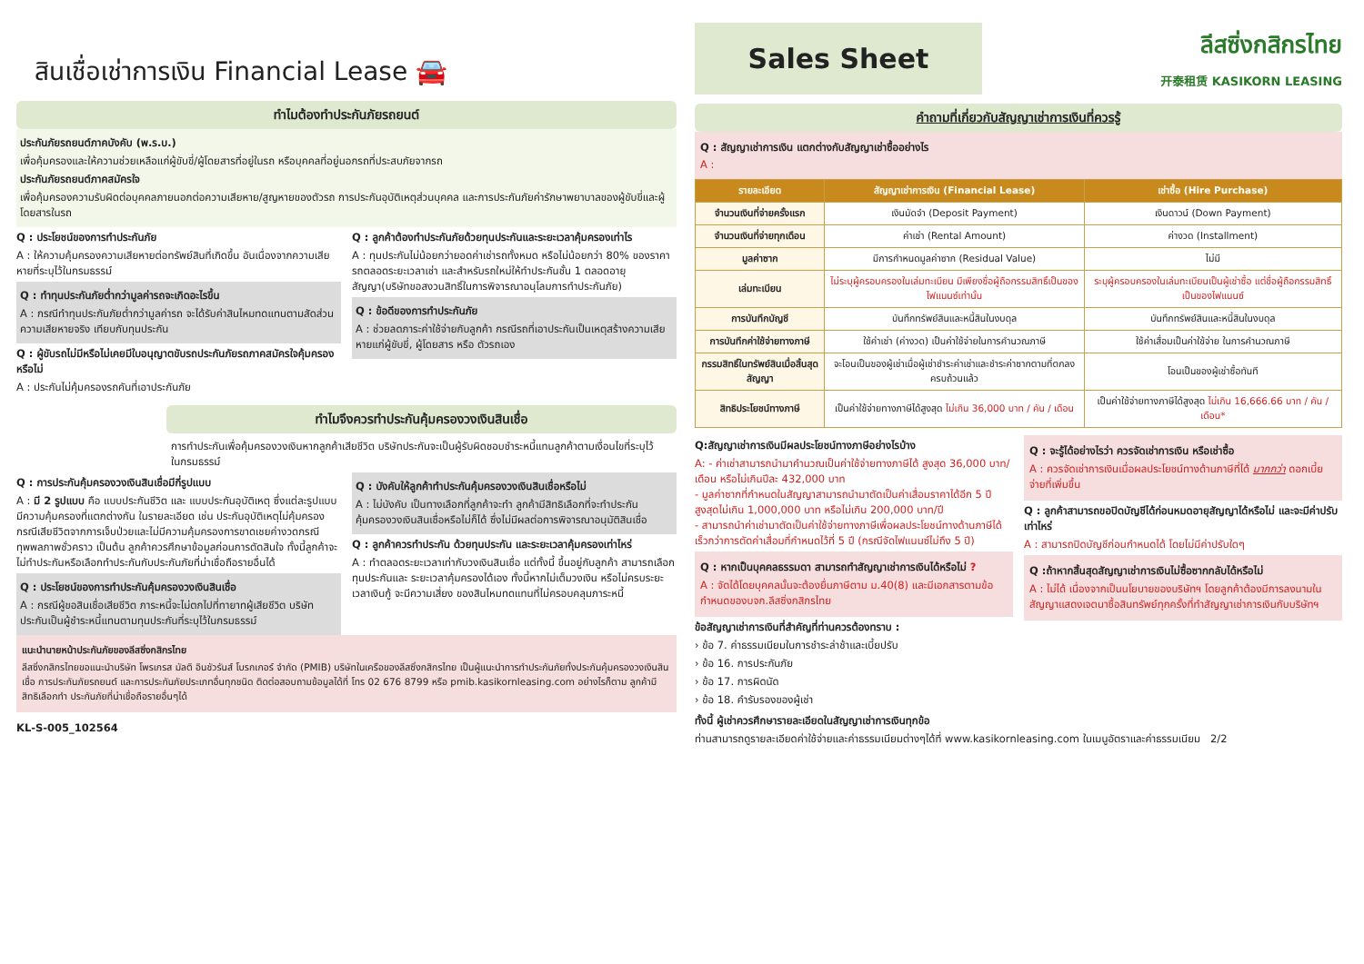สินเชื่อเช่าการเงิน Financial Lease 🚘
ทำไมต้องทำประกันภัยรถยนต์
ประกันภัยรถยนต์ภาคบังคับ (พ.ร.บ.)
เพื่อคุ้มครองและให้ความช่วยเหลือแก่ผู้ขับขี่/ผู้โดยสารที่อยู่ในรถ หรือบุคคลที่อยู่นอกรถที่ประสบภัยจากรถ
ประกันภัยรถยนต์ภาคสมัครใจ
เพื่อคุ้มครองความรับผิดต่อบุคคลภายนอกต่อความเสียหาย/สูญหายของตัวรถ การประกันอุบัติเหตุส่วนบุคคล และการประกันภัยค่ารักษาพยาบาลของผู้ขับขี่และผู้โดยสารในรถ
Q : ประโยชน์ของการทำประกันภัย
A : ให้ความคุ้มครองความเสียหายต่อทรัพย์สินที่เกิดขึ้น อันเนื่องจากความเสียหายที่ระบุไว้ในกรมธรรม์
Q : ทำทุนประกันภัยต่ำกว่ามูลค่ารถจะเกิดอะไรขึ้น
A : กรณีทำทุนประกันภัยต่ำกว่ามูลค่ารถ จะได้รับค่าสินไหมทดแทนตามสัดส่วนความเสียหายจริง เทียบกับทุนประกัน
Q : ผู้ขับรถไม่มีหรือไม่เคยมีใบอนุญาตขับรถประกันภัยรถภาคสมัครใจคุ้มครองหรือไม่
A : ประกันไม่คุ้มครองรถคันที่เอาประกันภัย
Q : ลูกค้าต้องทำประกันภัยด้วยทุนประกันและระยะเวลาคุ้มครองเท่าไร
A : ทุนประกันไม่น้อยกว่ายอดค่าเช่ารถทั้งหมด หรือไม่น้อยกว่า 80% ของราคารถตลอดระยะเวลาเช่า และสำหรับรถใหม่ให้ทำประกันชั้น 1 ตลอดอายุสัญญา(บริษัทขอสงวนสิทธิ์ในการพิจารณาอนุโลมการทำประกันภัย)
Q : ข้อดีของการทำประกันภัย
A : ช่วยลดภาระค่าใช้จ่ายกับลูกค้า กรณีรถที่เอาประกันเป็นเหตุสร้างความเสียหายแก่ผู้ขับขี่, ผู้โดยสาร หรือ ตัวรถเอง
ทำไมจึงควรทำประกันคุ้มครองวงเงินสินเชื่อ
การทำประกันเพื่อคุ้มครองวงเงินหากลูกค้าเสียชีวิต บริษัทประกันจะเป็นผู้รับผิดชอบชำระหนี้แทนลูกค้าตามเงื่อนไขที่ระบุไว้ในกรมธรรม์
Q : การประกันคุ้มครองวงเงินสินเชื่อมีกี่รูปแบบ
A : มี 2 รูปแบบ คือ แบบประกันชีวิต และ แบบประกันอุบัติเหตุ ซึ่งแต่ละรูปแบบมีความคุ้มครองที่แตกต่างกัน ในรายละเอียด เช่น ประกันอุบัติเหตุไม่คุ้มครองกรณีเสียชีวิตจากการเจ็บป่วยและไม่มีความคุ้มครองการขาดเชยค่างวดกรณีทุพพลภาพชั่วคราว เป็นต้น ลูกค้าควรศึกษาข้อมูลก่อนการตัดสินใจ ทั้งนี้ลูกค้าจะไม่ทำประกันหรือเลือกทำประกันกับประกันภัยที่น่าเชื่อถือรายอื่นได้
Q : ประโยชน์ของการทำประกันคุ้มครองวงเงินสินเชื่อ
A : กรณีผู้ขอสินเชื่อเสียชีวิต ภาระหนี้จะไม่ตกไปที่ทายาทผู้เสียชีวิต บริษัทประกันเป็นผู้ชำระหนี้แทนตามทุนประกันที่ระบุไว้ในกรมธรรม์
Q : บังคับให้ลูกค้าทำประกันคุ้มครองวงเงินสินเชื่อหรือไม่
A : ไม่บังคับ เป็นทางเลือกที่ลูกค้าจะทำ ลูกค้ามีสิทธิเลือกที่จะทำประกันคุ้มครองวงเงินสินเชื่อหรือไม่ก็ได้ ซึ่งไม่มีผลต่อการพิจารณาอนุมัติสินเชื่อ
Q : ลูกค้าควรทำประกัน ด้วยทุนประกัน และระยะเวลาคุ้มครองเท่าไหร่
A : ทำตลอดระยะเวลาเท่ากับวงเงินสินเชื่อ แต่ทั้งนี้ ขึ้นอยู่กับลูกค้า สามารถเลือกทุนประกันและ ระยะเวลาคุ้มครองได้เอง ทั้งนี้หากไม่เต็มวงเงิน หรือไม่ครบระยะเวลาเงินกู้ จะมีความเสี่ยง ของสินไหมทดแทนที่ไม่ครอบคลุมภาระหนี้
แนะนำนายหน้าประกันภัยของลีสซิ่งกสิกรไทย
ลีสซิ่งกสิกรไทยขอแนะนำบริษัท โพรเกรส มัลติ อินชัวรันส์ โบรกเกอร์ จำกัด (PMIB) บริษัทในเครือของลีสซิ่งกสิกรไทย เป็นผู้แนะนำการทำประกันภัยทั้งประกันคุ้มครองวงเงินสินเชื่อ การประกันภัยรถยนต์ และการประกันภัยประเภทอื่นทุกชนิด ติดต่อสอบถามข้อมูลได้ที่ โทร 02 676 8799 หรือ pmib.kasikornleasing.com อย่างไรก็ตาม ลูกค้ามีสิทธิเลือกทำ ประกันภัยที่น่าเชื่อถือรายอื่นๆได้
KL-S-005_102564
Sales Sheet
ลีสซิ่งกสิกรไทย
开泰租赁 KASIKORN LEASING
คำถามที่เกี่ยวกับสัญญาเช่าการเงินที่ควรรู้
Q : สัญญาเช่าการเงิน แตกต่างกับสัญญาเช่าซื้ออย่างไร
A :
| รายละเอียด | สัญญาเช่าการเงิน (Financial Lease) | เช่าซื้อ (Hire Purchase) |
| --- | --- | --- |
| จำนวนเงินที่จ่ายครั้งแรก | เงินมัดจำ (Deposit Payment) | เงินดาวน์ (Down Payment) |
| จำนวนเงินที่จ่ายทุกเดือน | ค่าเช่า (Rental Amount) | ค่างวด (Installment) |
| มูลค่าซาก | มีการกำหนดมูลค่าซาก (Residual Value) | ไม่มี |
| เล่มทะเบียน | ไม่ระบุผู้ครอบครองในเล่มทะเบียน มีเพียงชื่อผู้ถือกรรมสิทธิ์เป็นของไฟแนนซ์เท่านั้น | ระบุผู้ครอบครองในเล่มทะเบียนเป็นผู้เช่าซื้อ แต่ชื่อผู้ถือกรรมสิทธิ์เป็นของไฟแนนซ์ |
| การบันทึกบัญชี | บันทึกทรัพย์สินและหนี้สินในงบดุล | บันทึกทรัพย์สินและหนี้สินในงบดุล |
| การบันทึกค่าใช้จ่ายทางภาษี | ใช้ค่าเช่า (ค่างวด) เป็นค่าใช้จ่ายในการคำนวณภาษี | ใช้ค่าเสื่อมเป็นค่าใช้จ่าย ในการคำนวณภาษี |
| กรรมสิทธิ์ในทรัพย์สินเมื่อสิ้นสุดสัญญา | จะโอนเป็นของผู้เช่าเมื่อผู้เช่าชำระค่าเช่าและชำระค่าซากตามที่ตกลงครบถ้วนแล้ว | โอนเป็นของผู้เช่าซื้อทันที |
| สิทธิประโยชน์ทางภาษี | เป็นค่าใช้จ่ายทางภาษีได้สูงสุด ไม่เกิน 36,000 บาท / คัน / เดือน | เป็นค่าใช้จ่ายทางภาษีได้สูงสุด ไม่เกิน 16,666.66 บาท / คัน / เดือน* |
Q:สัญญาเช่าการเงินมีผลประโยชน์ทางภาษีอย่างไรบ้าง
A: - ค่าเช่าสามารถนำมาคำนวณเป็นค่าใช้จ่ายทางภาษีได้ สูงสุด 36,000 บาท/เดือน หรือไม่เกินปีละ 432,000 บาท
- มูลค่าซากที่กำหนดในสัญญาสามารถนำมาตัดเป็นค่าเสื่อมราคาได้อีก 5 ปี สูงสุดไม่เกิน 1,000,000 บาท หรือไม่เกิน 200,000 บาท/ปี
- สามารถนำค่าเช่ามาตัดเป็นค่าใช้จ่ายทางภาษีเพื่อผลประโยชน์ทางด้านภาษีได้เร็วกว่าการตัดค่าเสื่อมที่กำหนดไว้ที่ 5 ปี (กรณีจัดไฟแนนซ์ไม่ถึง 5 ปี)
Q : หากเป็นบุคคลธรรมดา สามารถทำสัญญาเช่าการเงินได้หรือไม่ ?
A : จัดได้โดยบุคคลนั้นจะต้องยื่นภาษีตาม ม.40(8) และมีเอกสารตามข้อกำหนดของบจก.ลีสซิ่งกสิกรไทย
ข้อสัญญาเช่าการเงินที่สำคัญที่ท่านควรต้องทราบ :
› ข้อ 7. ค่าธรรมเนียมในการชำระล่าช้าและเบี้ยปรับ
› ข้อ 16. การประกันภัย
› ข้อ 17. การผิดนัด
› ข้อ 18. คำรับรองของผู้เช่า
Q : จะรู้ได้อย่างไรว่า ควรจัดเช่าการเงิน หรือเช่าซื้อ
A : ควรจัดเช่าการเงินเมื่อผลประโยชน์ทางด้านภาษีที่ได้ มากกว่า ดอกเบี้ยจ่ายที่เพิ่มขึ้น
Q : ลูกค้าสามารถขอปิดบัญชีได้ก่อนหมดอายุสัญญาได้หรือไม่ และจะมีค่าปรับเท่าไหร่
A : สามารถปิดบัญชีก่อนกำหนดได้ โดยไม่มีค่าปรับใดๆ
Q :ถ้าหากสิ้นสุดสัญญาเช่าการเงินไม่ซื้อซากกลับได้หรือไม่
A : ไม่ได้ เนื่องจากเป็นนโยบายของบริษัทฯ โดยลูกค้าต้องมีการลงนามในสัญญาแสดงเจตนาซื้อสินทรัพย์ทุกครั้งที่ทำสัญญาเช่าการเงินกับบริษัทฯ
ทั้งนี้ ผู้เช่าควรศึกษารายละเอียดในสัญญาเช่าการเงินทุกข้อ
ท่านสามารถดูรายละเอียดค่าใช้จ่ายและค่าธรรมเนียมต่างๆได้ที่ www.kasikornleasing.com ในเมนูอัตราและค่าธรรมเนียม 2/2